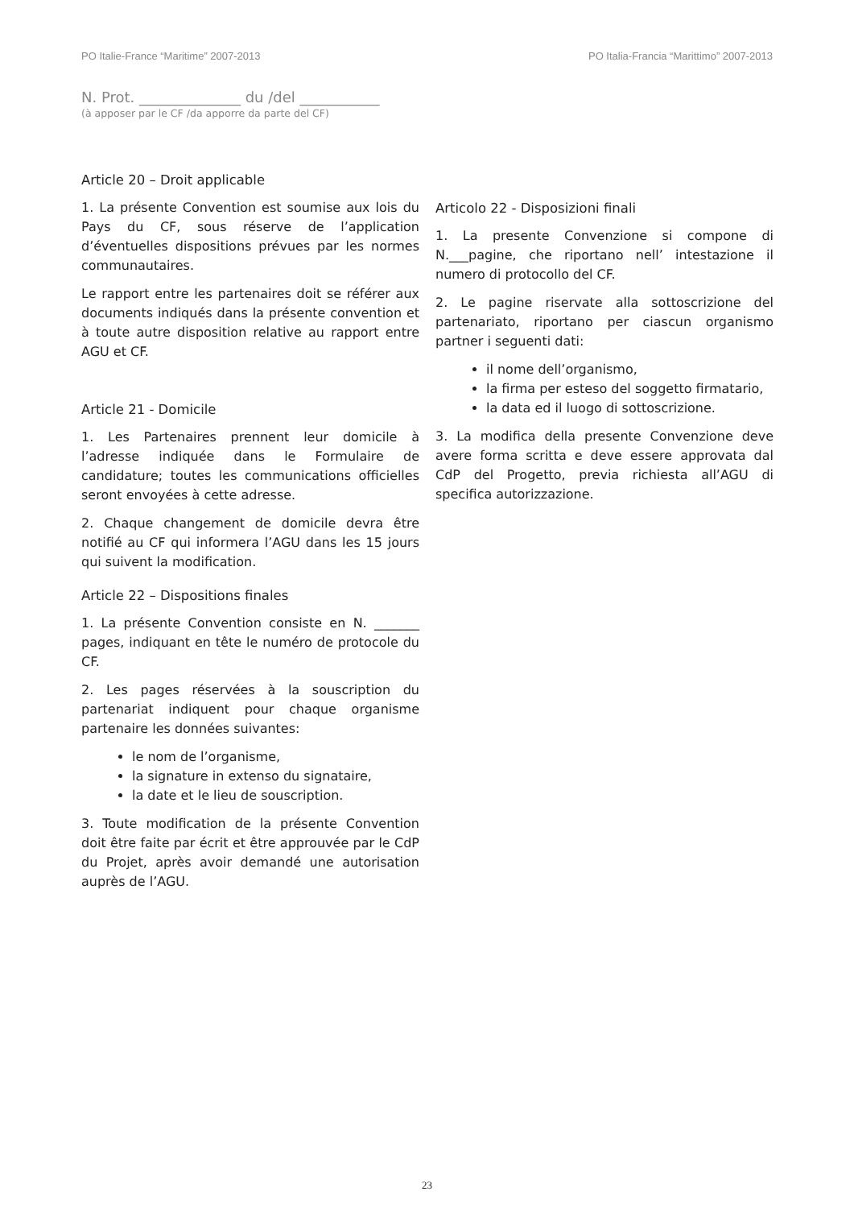PO Italie-France “Maritime” 2007-2013 PO Italia-Francia “Marittimo” 2007-2013
N. Prot. ______________ du /del ___________
(à apposer par le CF /da apporre da parte del CF)
Article 20 – Droit applicable
1. La présente Convention est soumise aux lois du Pays du CF, sous réserve de l’application d’éventuelles dispositions prévues par les normes communautaires.
Le rapport entre les partenaires doit se référer aux documents indiqués dans la présente convention et à toute autre disposition relative au rapport entre AGU et CF.
Article 21 - Domicile
1. Les Partenaires prennent leur domicile à l’adresse indiquée dans le Formulaire de candidature; toutes les communications officielles seront envoyées à cette adresse.
2. Chaque changement de domicile devra être notifié au CF qui informera l’AGU dans les 15 jours qui suivent la modification.
Article 22 – Dispositions finales
1. La présente Convention consiste en N. _______ pages, indiquant en tête le numéro de protocole du CF.
2. Les pages réservées à la souscription du partenariat indiquent pour chaque organisme partenaire les données suivantes:
le nom de l’organisme,
la signature in extenso du signataire,
la date et le lieu de souscription.
3. Toute modification de la présente Convention doit être faite par écrit et être approuvée par le CdP du Projet, après avoir demandé une autorisation auprès de l’AGU.
Articolo 22 - Disposizioni finali
1. La presente Convenzione si compone di N.___pagine, che riportano nell’ intestazione il numero di protocollo del CF.
2. Le pagine riservate alla sottoscrizione del partenariato, riportano per ciascun organismo partner i seguenti dati:
il nome dell’organismo,
la firma per esteso del soggetto firmatario,
la data ed il luogo di sottoscrizione.
3. La modifica della presente Convenzione deve avere forma scritta e deve essere approvata dal CdP del Progetto, previa richiesta all’AGU di specifica autorizzazione.
23